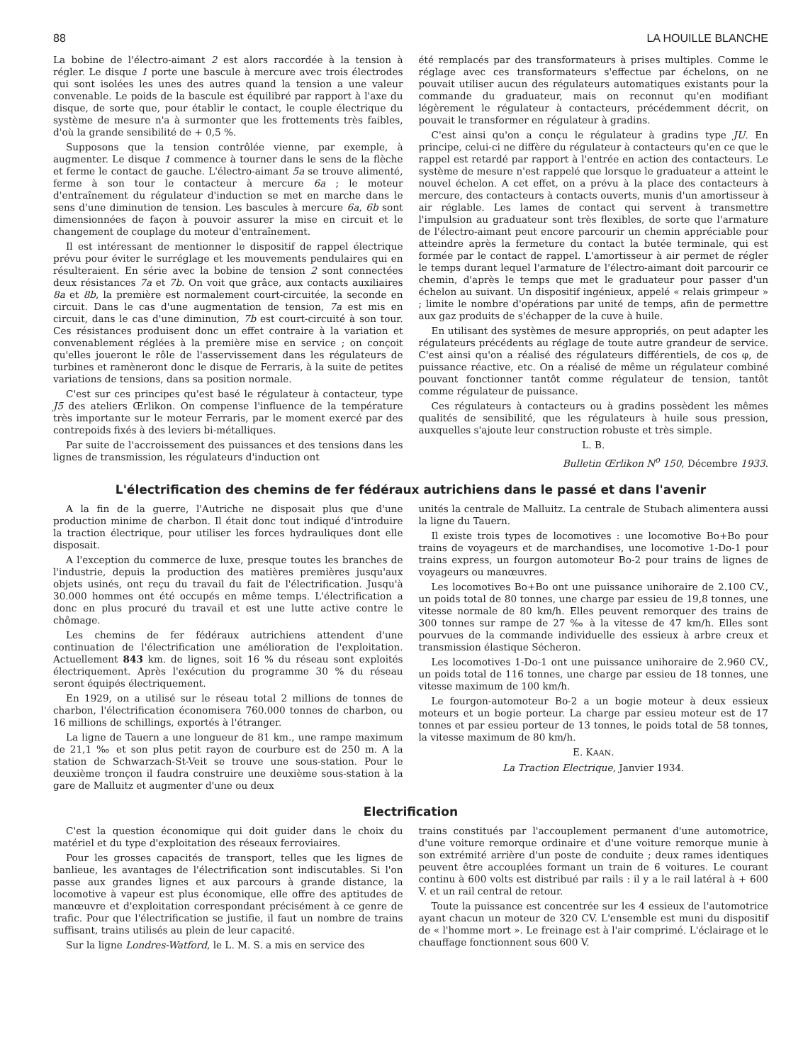88 LA HOUILLE BLANCHE
La bobine de l'électro-aimant 2 est alors raccordée à la tension à régler. Le disque 1 porte une bascule à mercure avec trois électrodes qui sont isolées les unes des autres quand la tension a une valeur convenable. Le poids de la bascule est équilibré par rapport à l'axe du disque, de sorte que, pour établir le contact, le couple électrique du système de mesure n'a à surmonter que les frottements très faibles, d'où la grande sensibilité de + 0,5 %.
Supposons que la tension contrôlée vienne, par exemple, à augmenter. Le disque 1 commence à tourner dans le sens de la flèche et ferme le contact de gauche. L'électro-aimant 5a se trouve alimenté, ferme à son tour le contacteur à mercure 6a ; le moteur d'entraînement du régulateur d'induction se met en marche dans le sens d'une diminution de tension. Les bascules à mercure 6a, 6b sont dimensionnées de façon à pouvoir assurer la mise en circuit et le changement de couplage du moteur d'entraînement.
Il est intéressant de mentionner le dispositif de rappel électrique prévu pour éviter le surréglage et les mouvements pendulaires qui en résulteraient. En série avec la bobine de tension 2 sont connectées deux résistances 7a et 7b. On voit que grâce, aux contacts auxiliaires 8a et 8b, la première est normalement court-circuitée, la seconde en circuit. Dans le cas d'une augmentation de tension, 7a est mis en circuit, dans le cas d'une diminution, 7b est court-circuité à son tour. Ces résistances produisent donc un effet contraire à la variation et convenablement réglées à la première mise en service ; on conçoit qu'elles joueront le rôle de l'asservissement dans les régulateurs de turbines et ramèneront donc le disque de Ferraris, à la suite de petites variations de tensions, dans sa position normale.
C'est sur ces principes qu'est basé le régulateur à contacteur, type J5 des ateliers Œrlikon. On compense l'influence de la température très importante sur le moteur Ferraris, par le moment exercé par des contrepoids fixés à des leviers bi-métalliques.
Par suite de l'accroissement des puissances et des tensions dans les lignes de transmission, les régulateurs d'induction ont
été remplacés par des transformateurs à prises multiples. Comme le réglage avec ces transformateurs s'effectue par échelons, on ne pouvait utiliser aucun des régulateurs automatiques existants pour la commande du graduateur, mais on reconnut qu'en modifiant légèrement le régulateur à contacteurs, précédemment décrit, on pouvait le transformer en régulateur à gradins.
C'est ainsi qu'on a conçu le régulateur à gradins type JU. En principe, celui-ci ne diffère du régulateur à contacteurs qu'en ce que le rappel est retardé par rapport à l'entrée en action des contacteurs. Le système de mesure n'est rappelé que lorsque le graduateur a atteint le nouvel échelon. A cet effet, on a prévu à la place des contacteurs à mercure, des contacteurs à contacts ouverts, munis d'un amortisseur à air réglable. Les lames de contact qui servent à transmettre l'impulsion au graduateur sont très flexibles, de sorte que l'armature de l'électro-aimant peut encore parcourir un chemin appréciable pour atteindre après la fermeture du contact la butée terminale, qui est formée par le contact de rappel. L'amortisseur à air permet de régler le temps durant lequel l'armature de l'électro-aimant doit parcourir ce chemin, d'après le temps que met le graduateur pour passer d'un échelon au suivant. Un dispositif ingénieux, appelé « relais grimpeur » ; limite le nombre d'opérations par unité de temps, afin de permettre aux gaz produits de s'échapper de la cuve à huile.
En utilisant des systèmes de mesure appropriés, on peut adapter les régulateurs précédents au réglage de toute autre grandeur de service. C'est ainsi qu'on a réalisé des régulateurs différentiels, de cos φ, de puissance réactive, etc. On a réalisé de même un régulateur combiné pouvant fonctionner tantôt comme régulateur de tension, tantôt comme régulateur de puissance.
Ces régulateurs à contacteurs ou à gradins possèdent les mêmes qualités de sensibilité, que les régulateurs à huile sous pression, auxquelles s'ajoute leur construction robuste et très simple.
L. B.
Bulletin Œrlikon N<sup>o</sup> 150, Décembre 1933.
L'électrification des chemins de fer fédéraux autrichiens dans le passé et dans l'avenir
A la fin de la guerre, l'Autriche ne disposait plus que d'une production minime de charbon. Il était donc tout indiqué d'introduire la traction électrique, pour utiliser les forces hydrauliques dont elle disposait.
A l'exception du commerce de luxe, presque toutes les branches de l'industrie, depuis la production des matières premières jusqu'aux objets usinés, ont reçu du travail du fait de l'électrification. Jusqu'à 30.000 hommes ont été occupés en même temps. L'électrification a donc en plus procuré du travail et est une lutte active contre le chômage.
Les chemins de fer fédéraux autrichiens attendent d'une continuation de l'électrification une amélioration de l'exploitation. Actuellement 843 km. de lignes, soit 16 % du réseau sont exploités électriquement. Après l'exécution du programme 30 % du réseau seront équipés électriquement.
En 1929, on a utilisé sur le réseau total 2 millions de tonnes de charbon, l'électrification économisera 760.000 tonnes de charbon, ou 16 millions de schillings, exportés à l'étranger.
La ligne de Tauern a une longueur de 81 km., une rampe maximum de 21,1 ‰ et son plus petit rayon de courbure est de 250 m. A la station de Schwarzach-St-Veit se trouve une sous-station. Pour le deuxième tronçon il faudra construire une deuxième sous-station à la gare de Malluitz et augmenter d'une ou deux
unités la centrale de Malluitz. La centrale de Stubach alimentera aussi la ligne du Tauern.
Il existe trois types de locomotives : une locomotive Bo+Bo pour trains de voyageurs et de marchandises, une locomotive 1-Do-1 pour trains express, un fourgon automoteur Bo-2 pour trains de lignes de voyageurs ou manœuvres.
Les locomotives Bo+Bo ont une puissance unihoraire de 2.100 CV., un poids total de 80 tonnes, une charge par essieu de 19,8 tonnes, une vitesse normale de 80 km/h. Elles peuvent remorquer des trains de 300 tonnes sur rampe de 27 ‰ à la vitesse de 47 km/h. Elles sont pourvues de la commande individuelle des essieux à arbre creux et transmission élastique Sécheron.
Les locomotives 1-Do-1 ont une puissance unihoraire de 2.960 CV., un poids total de 116 tonnes, une charge par essieu de 18 tonnes, une vitesse maximum de 100 km/h.
Le fourgon-automoteur Bo-2 a un bogie moteur à deux essieux moteurs et un bogie porteur. La charge par essieu moteur est de 17 tonnes et par essieu porteur de 13 tonnes, le poids total de 58 tonnes, la vitesse maximum de 80 km/h.
E. KAAN.
La Traction Electrique, Janvier 1934.
Electrification
C'est la question économique qui doit guider dans le choix du matériel et du type d'exploitation des réseaux ferroviaires.
Pour les grosses capacités de transport, telles que les lignes de banlieue, les avantages de l'électrification sont indiscutables. Si l'on passe aux grandes lignes et aux parcours à grande distance, la locomotive à vapeur est plus économique, elle offre des aptitudes de manœuvre et d'exploitation correspondant précisément à ce genre de trafic. Pour que l'électrification se justifie, il faut un nombre de trains suffisant, trains utilisés au plein de leur capacité.
Sur la ligne Londres-Watford, le L. M. S. a mis en service des
trains constitués par l'accouplement permanent d'une automotrice, d'une voiture remorque ordinaire et d'une voiture remorque munie à son extrémité arrière d'un poste de conduite ; deux rames identiques peuvent être accouplées formant un train de 6 voitures. Le courant continu à 600 volts est distribué par rails : il y a le rail latéral à + 600 V. et un rail central de retour.
Toute la puissance est concentrée sur les 4 essieux de l'automotrice ayant chacun un moteur de 320 CV. L'ensemble est muni du dispositif de « l'homme mort ». Le freinage est à l'air comprimé. L'éclairage et le chauffage fonctionnent sous 600 V.